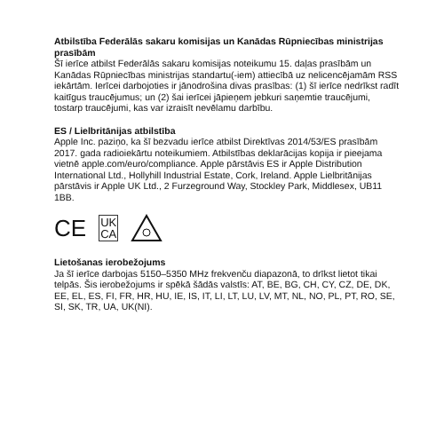Atbilstība Federālās sakaru komisijas un Kanādas Rūpniecības ministrijas prasībām
Šī ierīce atbilst Federālās sakaru komisijas noteikumu 15. daļas prasībām un Kanādas Rūpniecības ministrijas standartu(-iem) attiecībā uz nelicencējamām RSS iekārtām. Ierīcei darbojoties ir jānodrošina divas prasības: (1) šī ierīce nedrīkst radīt kaitīgus traucējumus; un (2) šai ierīcei jāpieņem jebkuri saņemtie traucējumi, tostarp traucējumi, kas var izraisīt nevēlamu darbību.
ES / Lielbritānijas atbilstība
Apple Inc. paziņo, ka šī bezvadu ierīce atbilst Direktīvas 2014/53/ES prasībām 2017. gada radioiekārtu noteikumiem. Atbilstības deklarācijas kopija ir pieejama vietnē apple.com/euro/compliance. Apple pārstāvis ES ir Apple Distribution International Ltd., Hollyhill Industrial Estate, Cork, Ireland. Apple Lielbritānijas pārstāvis ir Apple UK Ltd., 2 Furzeground Way, Stockley Park, Middlesex, UB11 1BB.
CE UK
CA
Lietošanas ierobežojums
Ja šī ierīce darbojas 5150–5350 MHz frekvenču diapazonā, to drīkst lietot tikai telpās. Šis ierobežojums ir spēkā šādās valstīs: AT, BE, BG, CH, CY, CZ, DE, DK, EE, EL, ES, FI, FR, HR, HU, IE, IS, IT, LI, LT, LU, LV, MT, NL, NO, PL, PT, RO, SE, SI, SK, TR, UA, UK(NI).